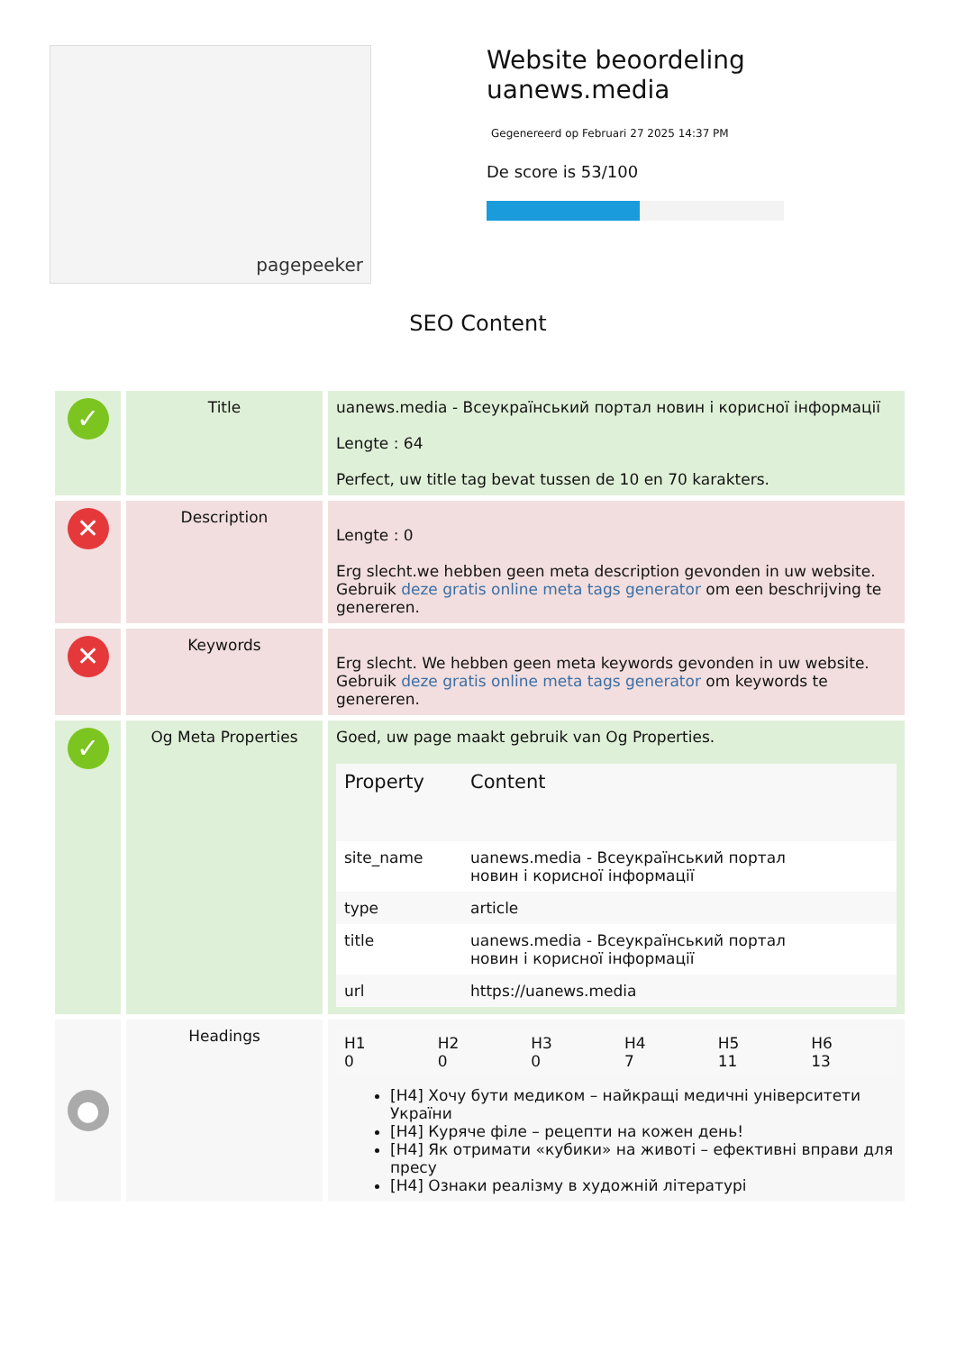pagepeeker
Website beoordeling
uanews.media
Gegenereerd op Februari 27 2025 14:37 PM
De score is 53/100
SEO Content
| ✓ | Title | uanews.media - Всеукраїнський портал новин і корисної інформації Lengte : 64 Perfect, uw title tag bevat tussen de 10 en 70 karakters. |
| ✕ | Description | Lengte : 0 Erg slecht.we hebben geen meta description gevonden in uw website. Gebruik deze gratis online meta tags generator om een beschrijving te genereren. |
| ✕ | Keywords | Erg slecht. We hebben geen meta keywords gevonden in uw website. Gebruik deze gratis online meta tags generator om keywords te genereren. |
| ✓ | Og Meta Properties | Goed, uw page maakt gebruik van Og Properties. / Property / Content / / site_name / uanews.media - Всеукраїнський портал новин і корисної інформації / / type / article / / title / uanews.media - Всеукраїнський портал новин і корисної інформації / / url / https://uanews.media / |
| ● | Headings | / H1 0 / H2 0 / H3 0 / H4 7 / H5 11 / H6 13 / [H4] Хочу бути медиком – найкращі медичні університети України [H4] Куряче філе – рецепти на кожен день! [H4] Як отримати «кубики» на животі – ефективні вправи для пресу [H4] Ознаки реалізму в художній літературі |